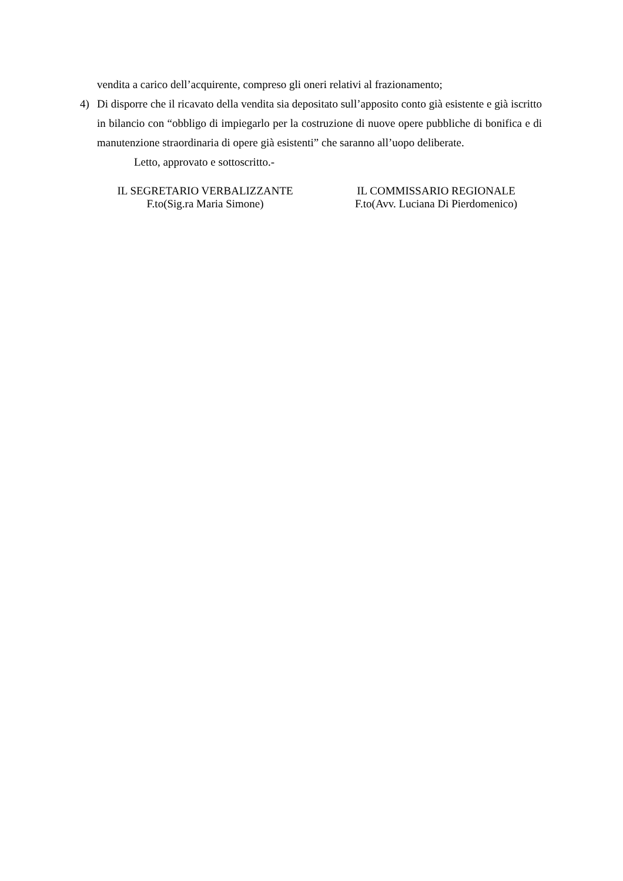vendita a carico dell’acquirente, compreso gli oneri relativi al frazionamento;
4) Di disporre che il ricavato della vendita sia depositato sull’apposito conto già esistente e già iscritto in bilancio con “obbligo di impiegarlo per la costruzione di nuove opere pubbliche di bonifica e di manutenzione straordinaria di opere già esistenti” che saranno all’uopo deliberate.
Letto, approvato e sottoscritto.-
IL SEGRETARIO VERBALIZZANTE
F.to(Sig.ra Maria Simone)
IL COMMISSARIO REGIONALE
F.to(Avv. Luciana Di Pierdomenico)